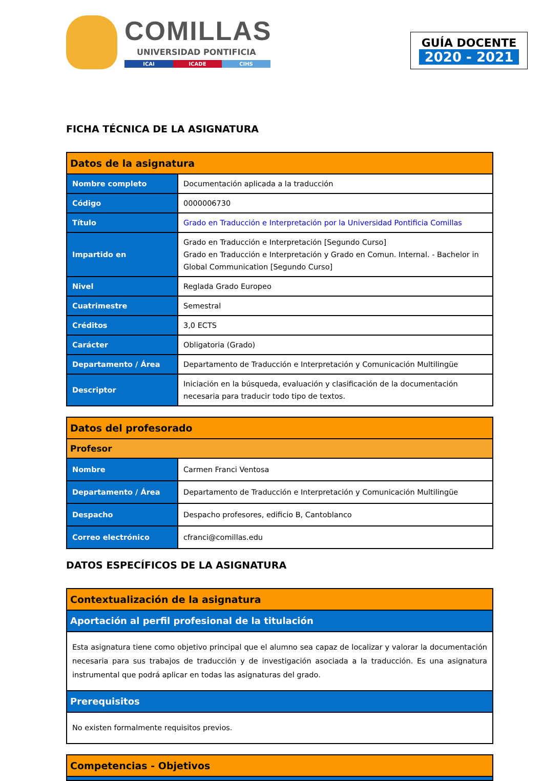COMILLAS
UNIVERSIDAD PONTIFICIA
ICAI ICADE CIHS
GUÍA DOCENTE
2020 - 2021
FICHA TÉCNICA DE LA ASIGNATURA
| Datos de la asignatura | |
| --- | --- |
| Nombre completo | Documentación aplicada a la traducción |
| Código | 0000006730 |
| Título | Grado en Traducción e Interpretación por la Universidad Pontificia Comillas |
| Impartido en | Grado en Traducción e Interpretación [Segundo Curso] Grado en Traducción e Interpretación y Grado en Comun. Internal. - Bachelor in Global Communication [Segundo Curso] |
| Nivel | Reglada Grado Europeo |
| Cuatrimestre | Semestral |
| Créditos | 3,0 ECTS |
| Carácter | Obligatoria (Grado) |
| Departamento / Área | Departamento de Traducción e Interpretación y Comunicación Multilingüe |
| Descriptor | Iniciación en la búsqueda, evaluación y clasificación de la documentación necesaria para traducir todo tipo de textos. |
| Datos del profesorado | |
| --- | --- |
| Profesor | |
| Nombre | Carmen Franci Ventosa |
| Departamento / Área | Departamento de Traducción e Interpretación y Comunicación Multilingüe |
| Despacho | Despacho profesores, edificio B, Cantoblanco |
| Correo electrónico | cfranci@comillas.edu |
DATOS ESPECÍFICOS DE LA ASIGNATURA
| Contextualización de la asignatura |
| --- |
| Aportación al perfil profesional de la titulación |
| Esta asignatura tiene como objetivo principal que el alumno sea capaz de localizar y valorar la documentación necesaria para sus trabajos de traducción y de investigación asociada a la traducción. Es una asignatura instrumental que podrá aplicar en todas las asignaturas del grado. |
| Prerequisitos |
| No existen formalmente requisitos previos. |
| Competencias - Objetivos |
| --- |